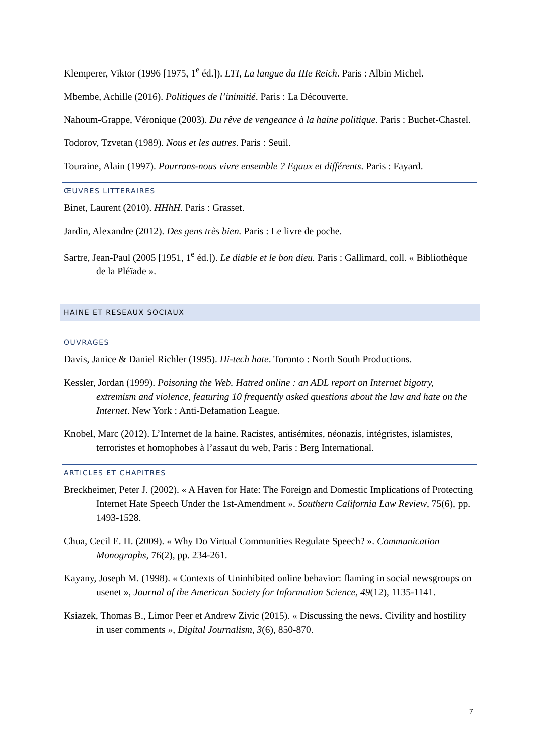Klemperer, Viktor (1996 [1975, 1<sup>e</sup> éd.]). LTI, La langue du IIIe Reich. Paris : Albin Michel.
Mbembe, Achille (2016). Politiques de l’inimitié. Paris : La Découverte.
Nahoum-Grappe, Véronique (2003). Du rêve de vengeance à la haine politique. Paris : Buchet-Chastel.
Todorov, Tzvetan (1989). Nous et les autres. Paris : Seuil.
Touraine, Alain (1997). Pourrons-nous vivre ensemble ? Egaux et différents. Paris : Fayard.
ŒUVRES LITTERAIRES
Binet, Laurent (2010). HHhH. Paris : Grasset.
Jardin, Alexandre (2012). Des gens très bien. Paris : Le livre de poche.
Sartre, Jean-Paul (2005 [1951, 1<sup>e</sup> éd.]). Le diable et le bon dieu. Paris : Gallimard, coll. « Bibliothèque de la Pléïade ».
HAINE ET RESEAUX SOCIAUX
OUVRAGES
Davis, Janice & Daniel Richler (1995). Hi-tech hate. Toronto : North South Productions.
Kessler, Jordan (1999). Poisoning the Web. Hatred online : an ADL report on Internet bigotry, extremism and violence, featuring 10 frequently asked questions about the law and hate on the Internet. New York : Anti-Defamation League.
Knobel, Marc (2012). L’Internet de la haine. Racistes, antisémites, néonazis, intégristes, islamistes, terroristes et homophobes à l’assaut du web, Paris : Berg International.
ARTICLES ET CHAPITRES
Breckheimer, Peter J. (2002). « A Haven for Hate: The Foreign and Domestic Implications of Protecting Internet Hate Speech Under the 1st-Amendment ». Southern California Law Review, 75(6), pp. 1493-1528.
Chua, Cecil E. H. (2009). « Why Do Virtual Communities Regulate Speech? ». Communication Monographs, 76(2), pp. 234-261.
Kayany, Joseph M. (1998). « Contexts of Uninhibited online behavior: flaming in social newsgroups on usenet », Journal of the American Society for Information Science, 49(12), 1135-1141.
Ksiazek, Thomas B., Limor Peer et Andrew Zivic (2015). « Discussing the news. Civility and hostility in user comments », Digital Journalism, 3(6), 850-870.
7